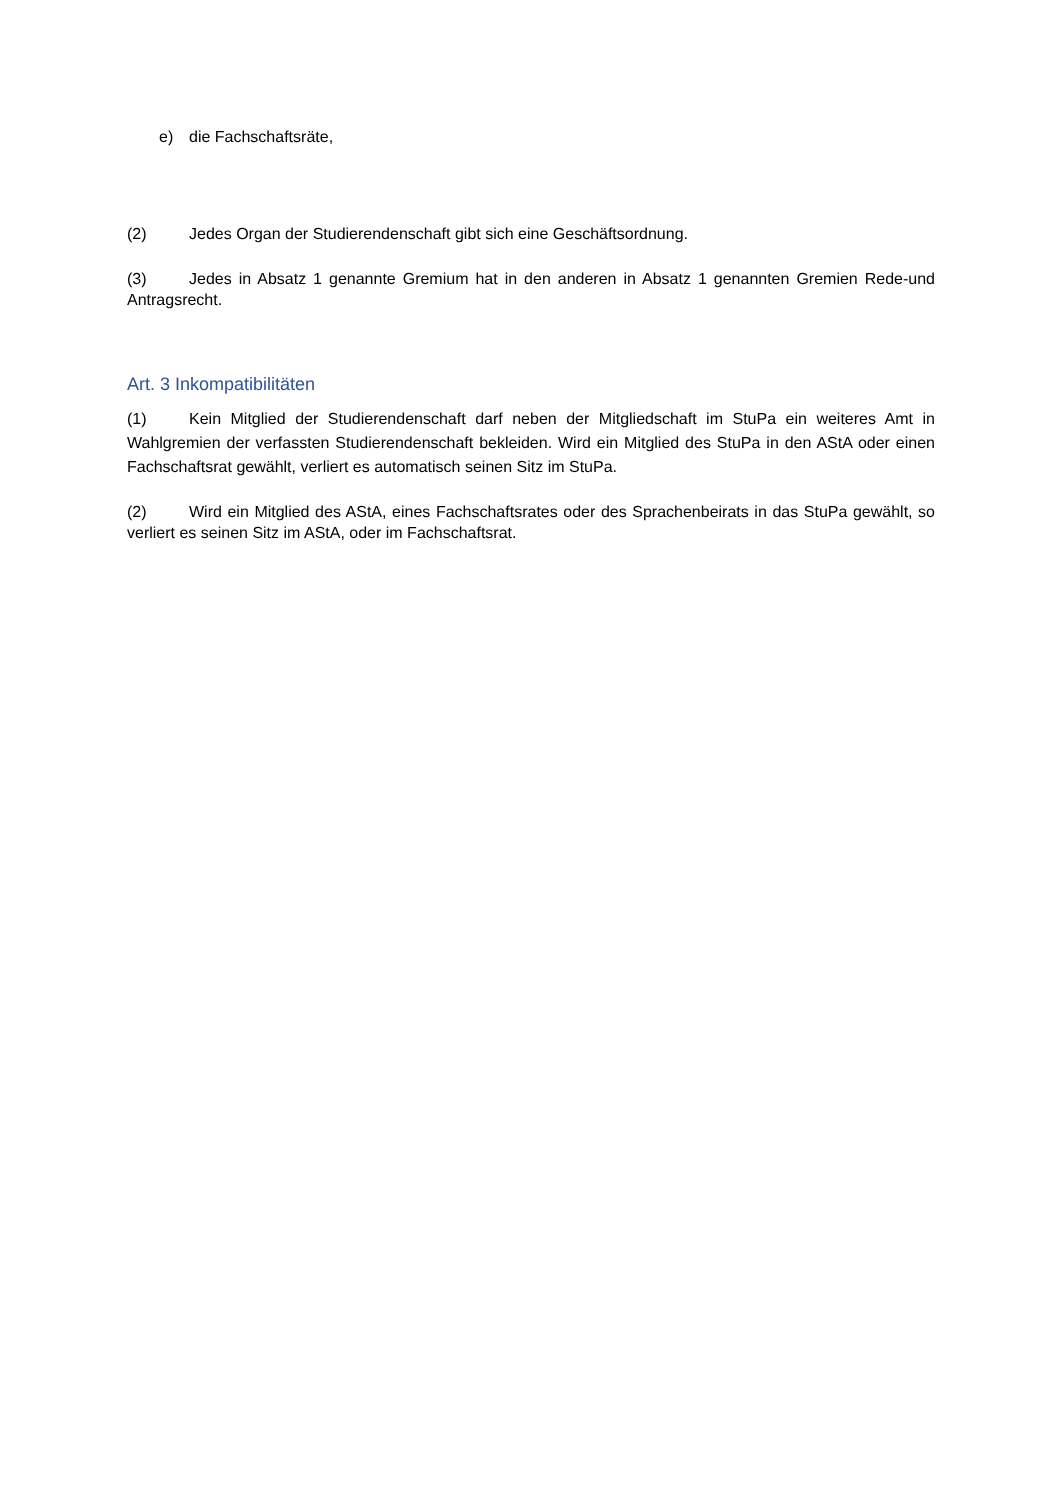e) die Fachschaftsräte,
(2) Jedes Organ der Studierendenschaft gibt sich eine Geschäftsordnung.
(3) Jedes in Absatz 1 genannte Gremium hat in den anderen in Absatz 1 genannten Gremien Rede-und Antragsrecht.
Art. 3 Inkompatibilitäten
(1) Kein Mitglied der Studierendenschaft darf neben der Mitgliedschaft im StuPa ein weiteres Amt in Wahlgremien der verfassten Studierendenschaft bekleiden. Wird ein Mitglied des StuPa in den AStA oder einen Fachschaftsrat gewählt, verliert es automatisch seinen Sitz im StuPa.
(2) Wird ein Mitglied des AStA, eines Fachschaftsrates oder des Sprachenbeirats in das StuPa gewählt, so verliert es seinen Sitz im AStA, oder im Fachschaftsrat.